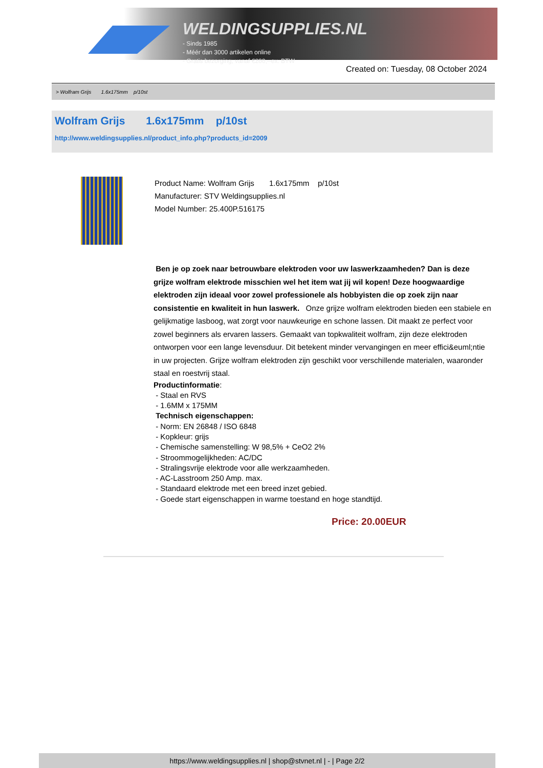WELDINGSUPPLIES.NL
- Sinds 1985
- Méér dan 3000 artikelen online
- Gratis bezorging, vanaf €200,--ex. BTW
Created on: Tuesday, 08 October 2024
> Wolfram Grijs 1.6x175mm p/10st
Wolfram Grijs 1.6x175mm p/10st
http://www.weldingsupplies.nl/product_info.php?products_id=2009
Product Name: Wolfram Grijs 1.6x175mm p/10st
Manufacturer: STV Weldingsupplies.nl
Model Number: 25.400P.516175
Ben je op zoek naar betrouwbare elektroden voor uw laswerkzaamheden? Dan is deze grijze wolfram elektrode misschien wel het item wat jij wil kopen! Deze hoogwaardige elektroden zijn ideaal voor zowel professionele als hobbyisten die op zoek zijn naar consistentie en kwaliteit in hun laswerk. Onze grijze wolfram elektroden bieden een stabiele en gelijkmatige lasboog, wat zorgt voor nauwkeurige en schone lassen. Dit maakt ze perfect voor zowel beginners als ervaren lassers. Gemaakt van topkwaliteit wolfram, zijn deze elektroden ontworpen voor een lange levensduur. Dit betekent minder vervangingen en meer effici&euml;ntie in uw projecten. Grijze wolfram elektroden zijn geschikt voor verschillende materialen, waaronder staal en roestvrij staal.
Productinformatie:
- Staal en RVS
- 1.6MM x 175MM
Technisch eigenschappen:
- Norm: EN 26848 / ISO 6848
- Kopkleur: grijs
- Chemische samenstelling: W 98,5% + CeO2 2%
- Stroommogelijkheden: AC/DC
- Stralingsvrije elektrode voor alle werkzaamheden.
- AC-Lasstroom 250 Amp. max.
- Standaard elektrode met een breed inzet gebied.
- Goede start eigenschappen in warme toestand en hoge standtijd.
Price: 20.00EUR
https://www.weldingsupplies.nl | shop@stvnet.nl | - | Page 2/2